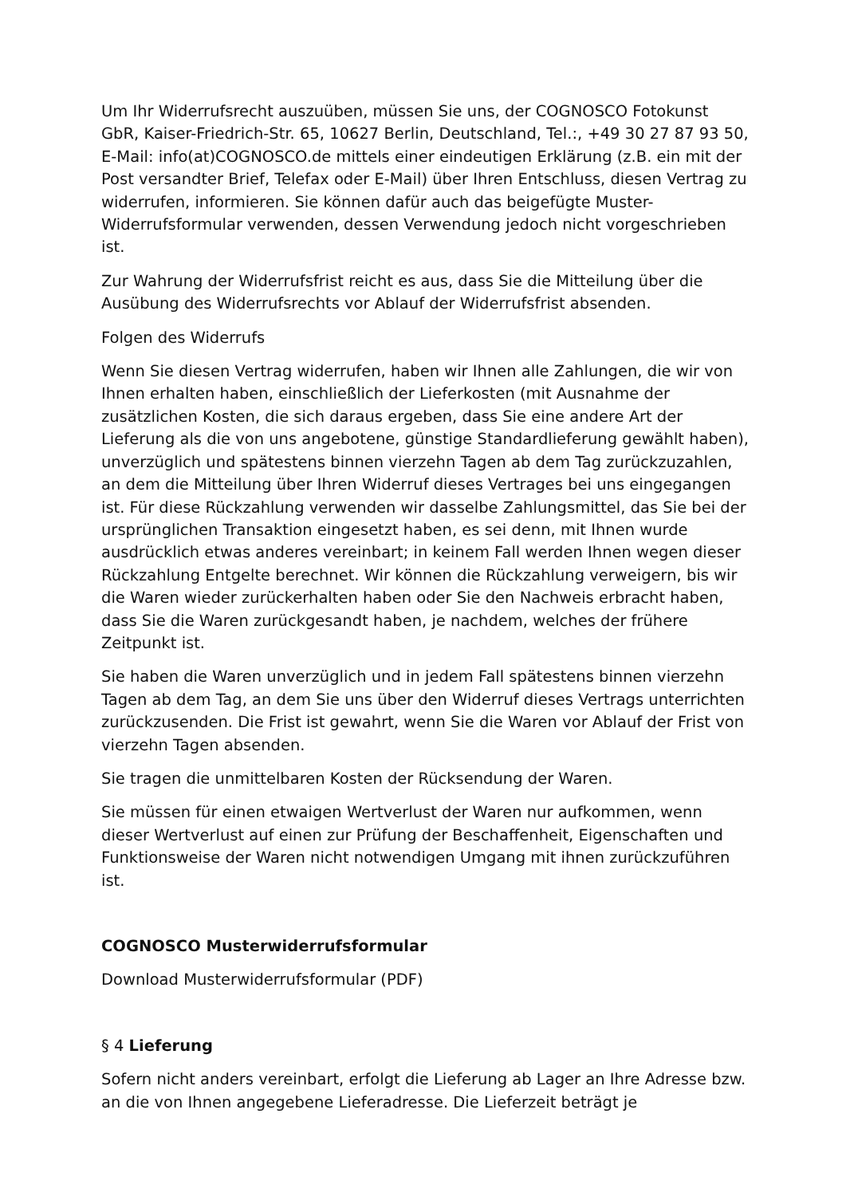Um Ihr Widerrufsrecht auszuüben, müssen Sie uns, der COGNOSCO Fotokunst GbR, Kaiser-Friedrich-Str. 65, 10627 Berlin, Deutschland, Tel.:, +49 30 27 87 93 50, E-Mail: info(at)COGNOSCO.de mittels einer eindeutigen Erklärung (z.B. ein mit der Post versandter Brief, Telefax oder E-Mail) über Ihren Entschluss, diesen Vertrag zu widerrufen, informieren. Sie können dafür auch das beigefügte Muster-Widerrufsformular verwenden, dessen Verwendung jedoch nicht vorgeschrieben ist.
Zur Wahrung der Widerrufsfrist reicht es aus, dass Sie die Mitteilung über die Ausübung des Widerrufsrechts vor Ablauf der Widerrufsfrist absenden.
Folgen des Widerrufs
Wenn Sie diesen Vertrag widerrufen, haben wir Ihnen alle Zahlungen, die wir von Ihnen erhalten haben, einschließlich der Lieferkosten (mit Ausnahme der zusätzlichen Kosten, die sich daraus ergeben, dass Sie eine andere Art der Lieferung als die von uns angebotene, günstige Standardlieferung gewählt haben), unverzüglich und spätestens binnen vierzehn Tagen ab dem Tag zurückzuzahlen, an dem die Mitteilung über Ihren Widerruf dieses Vertrages bei uns eingegangen ist. Für diese Rückzahlung verwenden wir dasselbe Zahlungsmittel, das Sie bei der ursprünglichen Transaktion eingesetzt haben, es sei denn, mit Ihnen wurde ausdrücklich etwas anderes vereinbart; in keinem Fall werden Ihnen wegen dieser Rückzahlung Entgelte berechnet. Wir können die Rückzahlung verweigern, bis wir die Waren wieder zurückerhalten haben oder Sie den Nachweis erbracht haben, dass Sie die Waren zurückgesandt haben, je nachdem, welches der frühere Zeitpunkt ist.
Sie haben die Waren unverzüglich und in jedem Fall spätestens binnen vierzehn Tagen ab dem Tag, an dem Sie uns über den Widerruf dieses Vertrags unterrichten zurückzusenden. Die Frist ist gewahrt, wenn Sie die Waren vor Ablauf der Frist von vierzehn Tagen absenden.
Sie tragen die unmittelbaren Kosten der Rücksendung der Waren.
Sie müssen für einen etwaigen Wertverlust der Waren nur aufkommen, wenn dieser Wertverlust auf einen zur Prüfung der Beschaffenheit, Eigenschaften und Funktionsweise der Waren nicht notwendigen Umgang mit ihnen zurückzuführen ist.
COGNOSCO Musterwiderrufsformular
Download Musterwiderrufsformular (PDF)
§ 4 Lieferung
Sofern nicht anders vereinbart, erfolgt die Lieferung ab Lager an Ihre Adresse bzw. an die von Ihnen angegebene Lieferadresse. Die Lieferzeit beträgt je